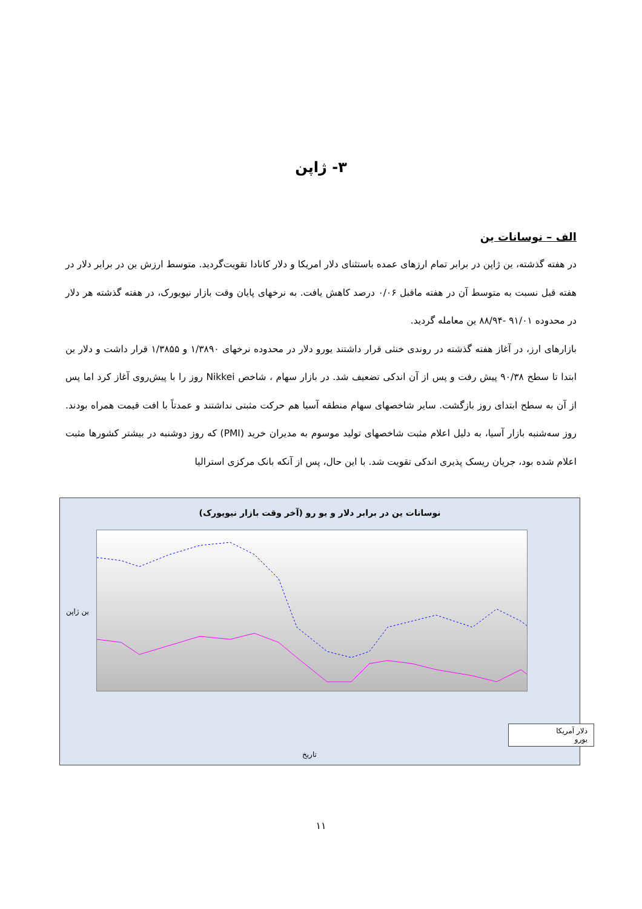۳- ژاپن
الف – نوسانات ین
در هفته گذشته، ین ژاپن در برابر تمام ارزهای عمده باستثنای دلار امریکا و دلار کانادا تقویت‌گردید. متوسط ارزش ین در برابر دلار در هفته قبل نسبت به متوسط آن در هفته ماقبل ۰/۰۶ درصد کاهش یافت. به نرخهای پایان وقت بازار نیویورک، در هفته گذشته هر دلار در محدوده ۹۱/۰۱ -۸۸/۹۴ ین معامله گردید.
بازارهای ارز، در آغاز هفته گذشته در روندی خنثی قرار داشتند یورو دلار در محدوده نرخهای ۱/۳۸۹۰ و ۱/۳۸۵۵ قرار داشت و دلار ین ابتدا تا سطح ۹۰/۳۸ پیش رفت و پس از آن اندکی تضعیف شد. در بازار سهام ، شاخص Nikkei روز را با پیش‌روی آغاز کرد اما پس از آن به سطح ابتدای روز بازگشت. سایر شاخصهای سهام منطقه آسیا هم حرکت مثبتی نداشتند و عمدتاً با افت قیمت همراه بودند. روز سه‌شنبه بازار آسیا، به دلیل اعلام مثبت شاخصهای تولید موسوم به مدیران خرید (PMI) که روز دوشنبه در بیشتر کشورها مثبت اعلام شده بود، جریان ریسک پذیری اندکی تقویت شد. با این حال، پس از آنکه بانک مرکزی استرالیا
نوسانات ین در برابر دلار و یو رو (آخر وقت بازار نیویورک)
ین ژاپن
دلار آمریکا
یورو
تاریخ
۱۱